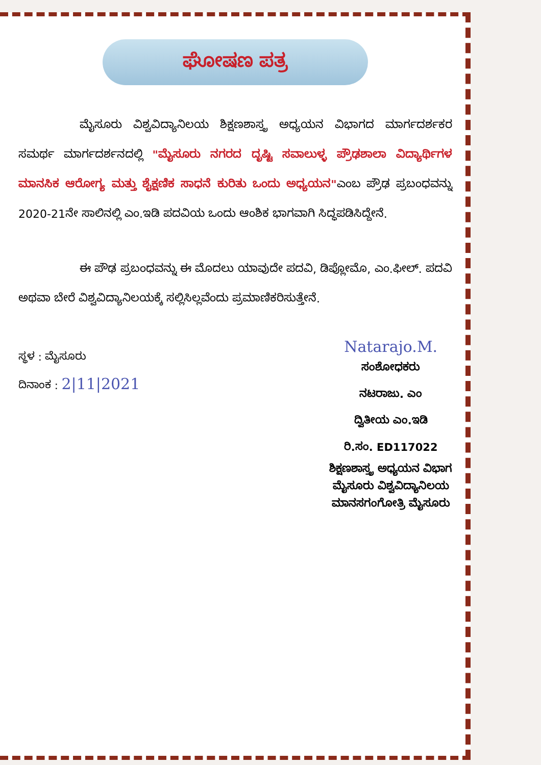ಘೋಷಣ ಪತ್ರ
ಮೈಸೂರು ವಿಶ್ವವಿದ್ಯಾನಿಲಯ ಶಿಕ್ಷಣಶಾಸ್ತ್ರ ಅಧ್ಯಯನ ವಿಭಾಗದ ಮಾರ್ಗದರ್ಶಕರ ಸಮರ್ಥ ಮಾರ್ಗದರ್ಶನದಲ್ಲಿ "ಮೈಸೂರು ನಗರದ ದೃಷ್ಟಿ ಸವಾಲುಳ್ಳ ಪ್ರೌಢಶಾಲಾ ವಿದ್ಯಾರ್ಥಿಗಳ ಮಾನಸಿಕ ಆರೋಗ್ಯ ಮತ್ತು ಶೈಕ್ಷಣಿಕ ಸಾಧನೆ ಕುರಿತು ಒಂದು ಅಧ್ಯಯನ"ಎಂಬ ಪ್ರೌಢ ಪ್ರಬಂಧವನ್ನು 2020-21ನೇ ಸಾಲಿನಲ್ಲಿ ಎಂ.ಇಡಿ ಪದವಿಯ ಒಂದು ಆಂಶಿಕ ಭಾಗವಾಗಿ ಸಿದ್ಧಪಡಿಸಿದ್ದೇನೆ.
ಈ ಪೌಢ ಪ್ರಬಂಧವನ್ನು ಈ ಮೊದಲು ಯಾವುದೇ ಪದವಿ, ಡಿಪ್ಲೋಮೊ, ಎಂ.ಫೀಲ್. ಪದವಿ ಅಥವಾ ಬೇರೆ ವಿಶ್ವವಿದ್ಯಾನಿಲಯಕ್ಕೆ ಸಲ್ಲಿಸಿಲ್ಲವೆಂದು ಪ್ರಮಾಣಿಕರಿಸುತ್ತೇನೆ.
ಸ್ಥಳ : ಮೈಸೂರು
ದಿನಾಂಕ : 2|11|2021
Natarajo.M.
ಸಂಶೋಧಕರು
ನಟರಾಜು. ಎಂ
ದ್ವಿತೀಯ ಎಂ.ಇಡಿ
ರಿ.ಸಂ. ED117022
ಶಿಕ್ಷಣಶಾಸ್ತ್ರ ಅಧ್ಯಯನ ವಿಭಾಗ
ಮೈಸೂರು ವಿಶ್ವವಿದ್ಯಾನಿಲಯ
ಮಾನಸಗಂಗೋತ್ರಿ ಮೈಸೂರು